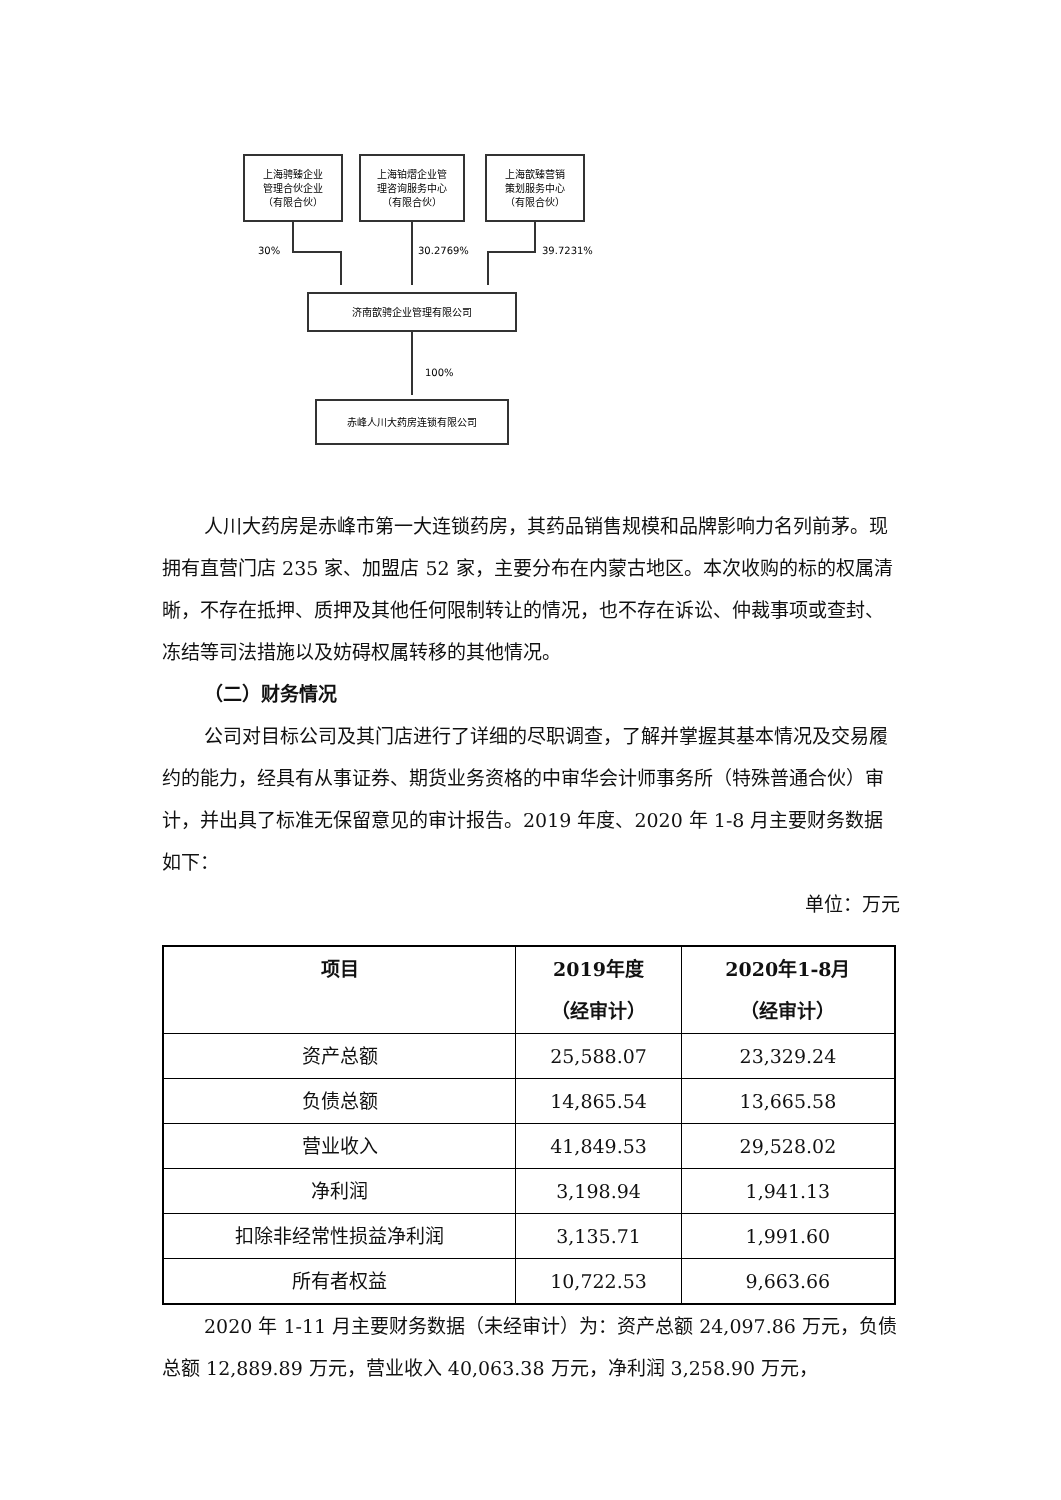上海骋臻企业
管理合伙企业
（有限合伙）
上海铂熠企业管
理咨询服务中心
（有限合伙）
上海歆臻营销
策划服务中心
（有限合伙）
30%
30.2769%
39.7231%
济南歆骋企业管理有限公司
100%
赤峰人川大药房连锁有限公司
人川大药房是赤峰市第一大连锁药房，其药品销售规模和品牌影响力名列前茅。现拥有直营门店 235 家、加盟店 52 家，主要分布在内蒙古地区。本次收购的标的权属清晰，不存在抵押、质押及其他任何限制转让的情况，也不存在诉讼、仲裁事项或查封、冻结等司法措施以及妨碍权属转移的其他情况。
（二）财务情况
公司对目标公司及其门店进行了详细的尽职调查，了解并掌握其基本情况及交易履约的能力，经具有从事证券、期货业务资格的中审华会计师事务所（特殊普通合伙）审计，并出具了标准无保留意见的审计报告。2019 年度、2020 年 1-8 月主要财务数据如下：
单位：万元
| 项目 | 2019年度 （经审计） | 2020年1-8月 （经审计） |
| --- | --- | --- |
| 资产总额 | 25,588.07 | 23,329.24 |
| 负债总额 | 14,865.54 | 13,665.58 |
| 营业收入 | 41,849.53 | 29,528.02 |
| 净利润 | 3,198.94 | 1,941.13 |
| 扣除非经常性损益净利润 | 3,135.71 | 1,991.60 |
| 所有者权益 | 10,722.53 | 9,663.66 |
2020 年 1-11 月主要财务数据（未经审计）为：资产总额 24,097.86 万元，负债总额 12,889.89 万元，营业收入 40,063.38 万元，净利润 3,258.90 万元，